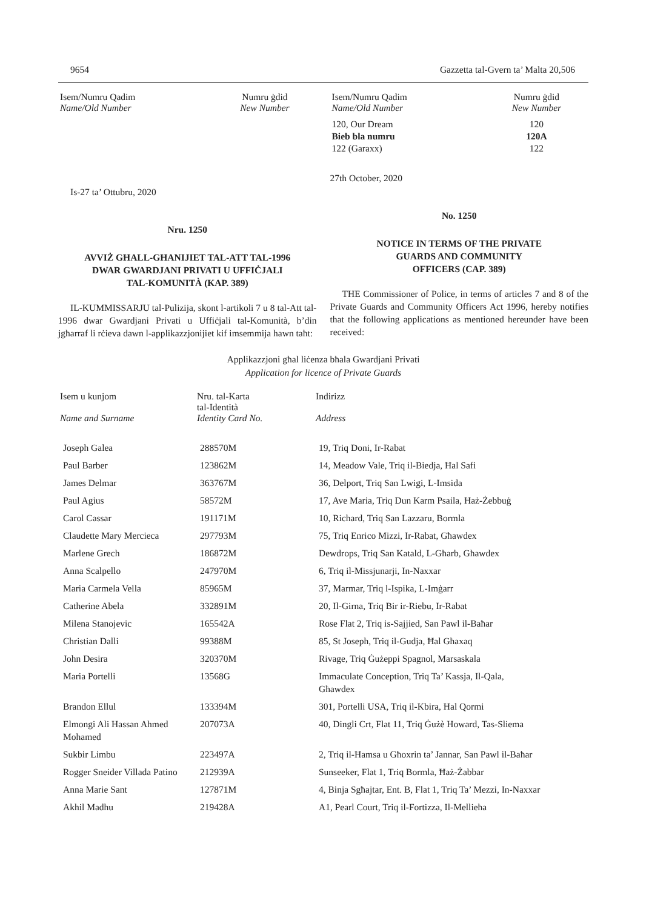9654 Gazzetta tal-Gvern ta’ Malta 20,506
| Isem/Numru Qadim Name/Old Number | Numru ġdid New Number |
| --- | --- |
Is-27 ta’ Ottubru, 2020
Nru. 1250
AVVIŻ GĦALL-GĦANIJIET TAL-ATT TAL-1996
DWAR GWARDJANI PRIVATI U UFFIĊJALI
TAL-KOMUNITÀ (KAP. 389)
IL-KUMMISSARJU tal-Pulizija, skont l-artikoli 7 u 8 tal-Att tal-1996 dwar Gwardjani Privati u Uffiċjali tal-Komunità, b’din jgħarraf li rċieva dawn l-applikazzjonijiet kif imsemmija hawn taħt:
| Isem/Numru Qadim Name/Old Number | Numru ġdid New Number |
| --- | --- |
| 120, Our Dream | 120 |
| Bieb bla numru | 120A |
| 122 (Garaxx) | 122 |
27th October, 2020
No. 1250
NOTICE IN TERMS OF THE PRIVATE
GUARDS AND COMMUNITY
OFFICERS (CAP. 389)
THE Commissioner of Police, in terms of articles 7 and 8 of the Private Guards and Community Officers Act 1996, hereby notifies that the following applications as mentioned hereunder have been received:
Applikazzjoni għal liċenza bħala Gwardjani Privati
Application for licence of Private Guards
| Isem u kunjom Name and Surname | Nru. tal-Karta tal-Identità Identity Card No. | Indirizz Address |
| --- | --- | --- |
| Joseph Galea | 288570M | 19, Triq Doni, Ir-Rabat |
| Paul Barber | 123862M | 14, Meadow Vale, Triq il-Biedja, Ħal Safi |
| James Delmar | 363767M | 36, Delport, Triq San Lwigi, L-Imsida |
| Paul Agius | 58572M | 17, Ave Maria, Triq Dun Karm Psaila, Ħaż-Żebbuġ |
| Carol Cassar | 191171M | 10, Richard, Triq San Lazzaru, Bormla |
| Claudette Mary Mercieca | 297793M | 75, Triq Enrico Mizzi, Ir-Rabat, Għawdex |
| Marlene Grech | 186872M | Dewdrops, Triq San Katald, L-Għarb, Għawdex |
| Anna Scalpello | 247970M | 6, Triq il-Missjunarji, In-Naxxar |
| Maria Carmela Vella | 85965M | 37, Marmar, Triq l-Ispika, L-Imġarr |
| Catherine Abela | 332891M | 20, Il-Girna, Triq Bir ir-Riebu, Ir-Rabat |
| Milena Stanojevic | 165542A | Rose Flat 2, Triq is-Sajjied, San Pawl il-Baħar |
| Christian Dalli | 99388M | 85, St Joseph, Triq il-Gudja, Ħal Għaxaq |
| John Desira | 320370M | Rivage, Triq Ġużeppi Spagnol, Marsaskala |
| Maria Portelli | 13568G | Immaculate Conception, Triq Ta’ Kassja, Il-Qala, Għawdex |
| Brandon Ellul | 133394M | 301, Portelli USA, Triq il-Kbira, Ħal Qormi |
| Elmongi Ali Hassan Ahmed Mohamed | 207073A | 40, Dingli Crt, Flat 11, Triq Ġużè Howard, Tas-Sliema |
| Sukbir Limbu | 223497A | 2, Triq il-Ħamsa u Għoxrin ta’ Jannar, San Pawl il-Baħar |
| Rogger Sneider Villada Patino | 212939A | Sunseeker, Flat 1, Triq Bormla, Ħaż-Żabbar |
| Anna Marie Sant | 127871M | 4, Binja Sgħajtar, Ent. B, Flat 1, Triq Ta’ Mezzi, In-Naxxar |
| Akhil Madhu | 219428A | A1, Pearl Court, Triq il-Fortizza, Il-Mellieħa |